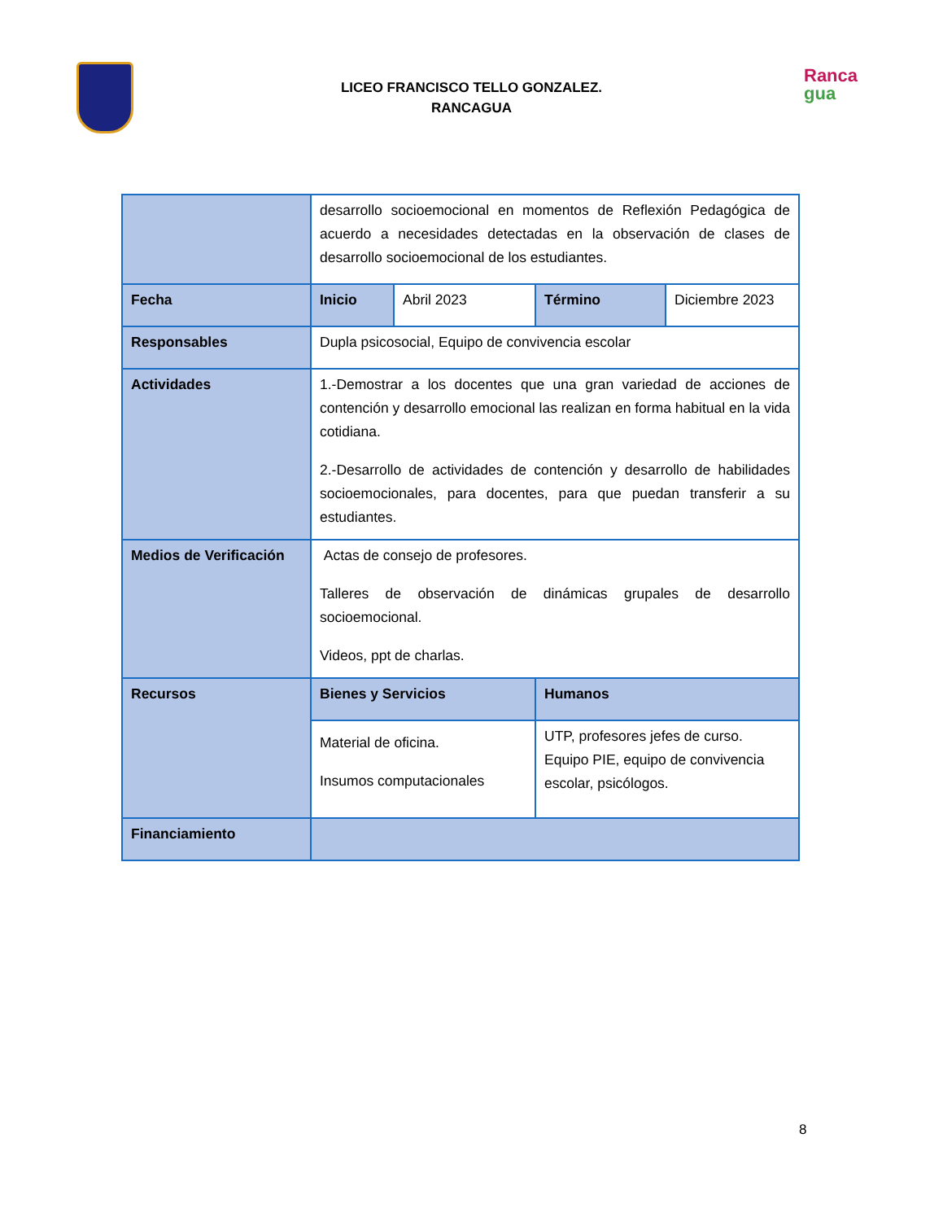Ranca
gua
LICEO FRANCISCO TELLO GONZALEZ.
RANCAGUA
| | desarrollo socioemocional en momentos de Reflexión Pedagógica de acuerdo a necesidades detectadas en la observación de clases de desarrollo socioemocional de los estudiantes. | | | |
| Fecha | Inicio | Abril 2023 | Término | Diciembre 2023 |
| Responsables | Dupla psicosocial, Equipo de convivencia escolar | | | |
| Actividades | 1.-Demostrar a los docentes que una gran variedad de acciones de contención y desarrollo emocional las realizan en forma habitual en la vida cotidiana. 2.-Desarrollo de actividades de contención y desarrollo de habilidades socioemocionales, para docentes, para que puedan transferir a su estudiantes. | | | |
| Medios de Verificación | Actas de consejo de profesores. Talleres de observación de dinámicas grupales de desarrollo socioemocional. Videos, ppt de charlas. | | | |
| Recursos | Bienes y Servicios | | Humanos | |
| | Material de oficina. Insumos computacionales | | UTP, profesores jefes de curso. Equipo PIE, equipo de convivencia escolar, psicólogos. | |
| Financiamiento | | | | |
8